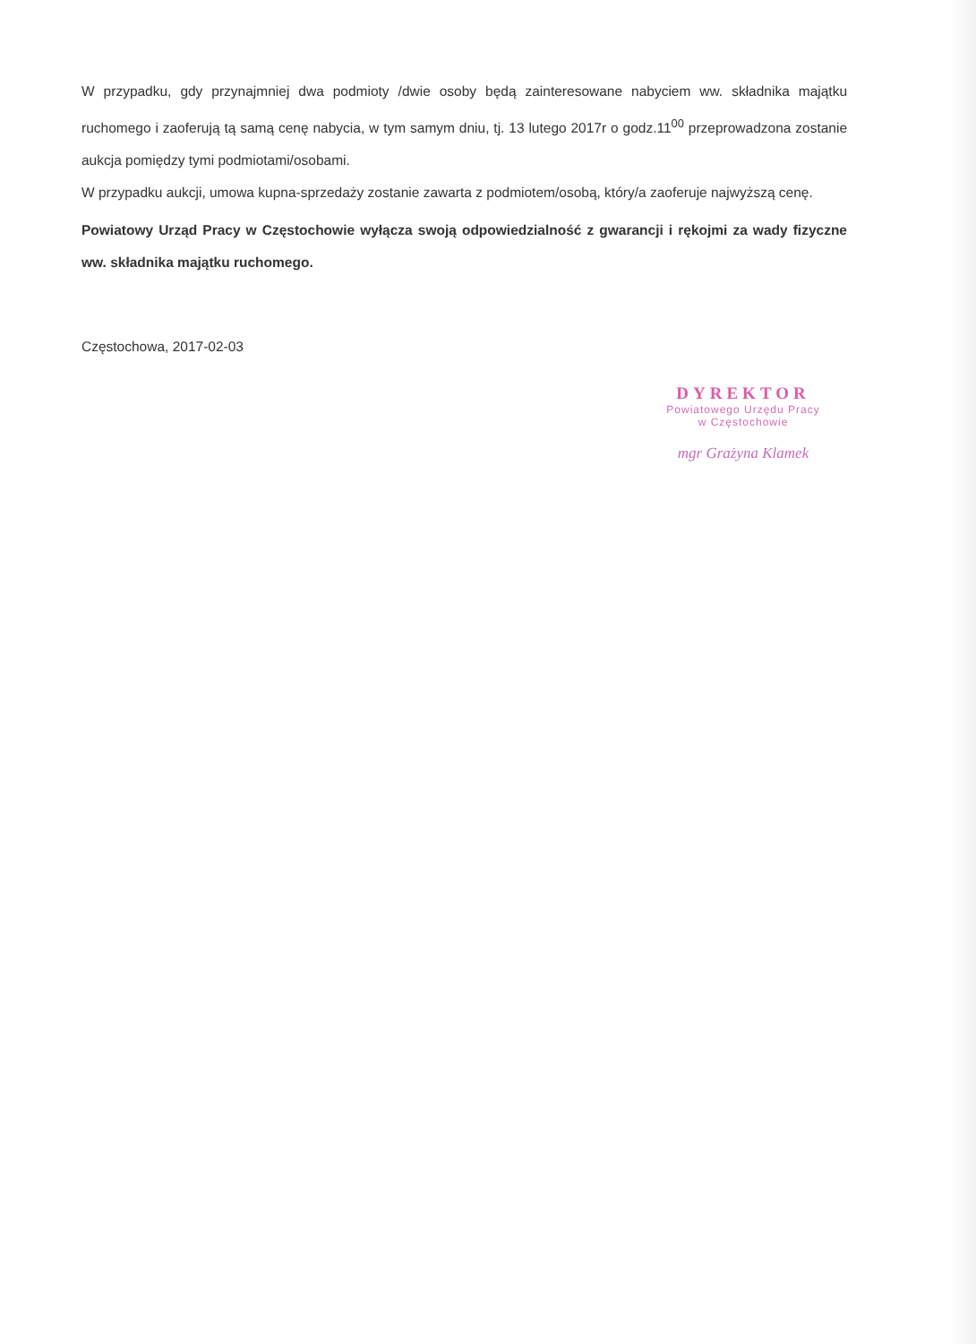W przypadku, gdy przynajmniej dwa podmioty /dwie osoby będą zainteresowane nabyciem ww. składnika majątku ruchomego i zaoferują tą samą cenę nabycia, w tym samym dniu, tj. 13 lutego 2017r o godz.11<sup>00</sup> przeprowadzona zostanie aukcja pomiędzy tymi podmiotami/osobami.
W przypadku aukcji, umowa kupna-sprzedaży zostanie zawarta z podmiotem/osobą, który/a zaoferuje najwyższą cenę.
Powiatowy Urząd Pracy w Częstochowie wyłącza swoją odpowiedzialność z gwarancji i rękojmi za wady fizyczne ww. składnika majątku ruchomego.
Częstochowa, 2017-02-03
DYREKTOR
Powiatowego Urzędu Pracy
w Częstochowie
mgr Grażyna Klamek